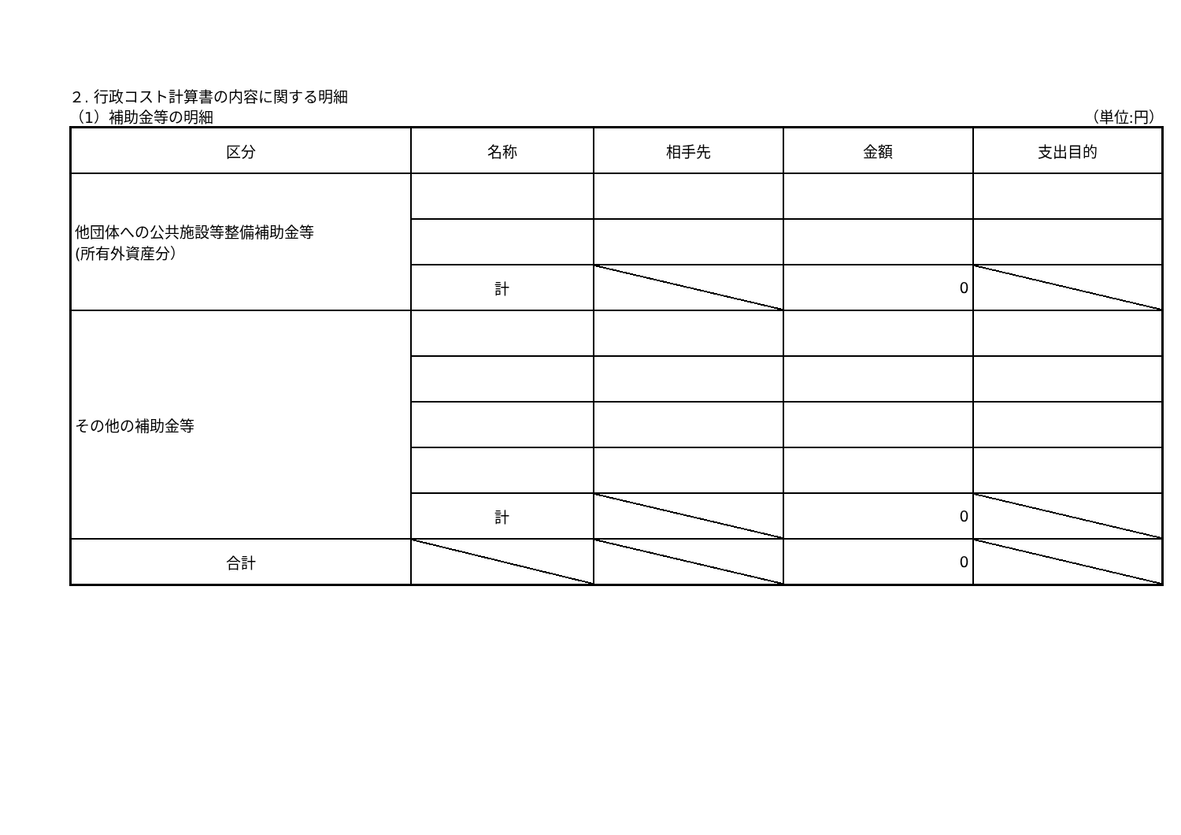２. 行政コスト計算書の内容に関する明細
（1）補助金等の明細 （単位:円）
| 区分 | 名称 | 相手先 | 金額 | 支出目的 |
| --- | --- | --- | --- | --- |
| 他団体への公共施設等整備補助金等 (所有外資産分） | | | | |
| | 計 | | 0 | |
| その他の補助金等 | | | | |
| | 計 | | 0 | |
| 合計 | | | 0 | |